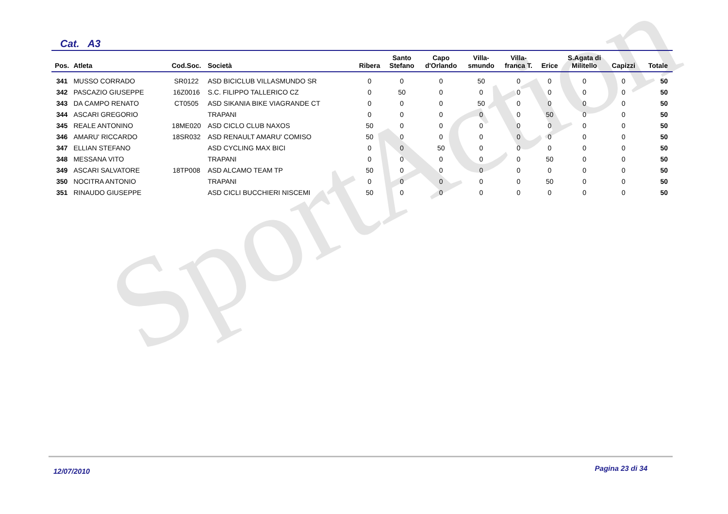SportAction
Cat. A3
| Pos. | Atleta | Cod.Soc. | Società | Ribera | Santo Stefano | Capo d'Orlando | Villa- smundo | Villa- franca T. | Erice | S.Agata di Militello | Capizzi | Totale |
| --- | --- | --- | --- | --- | --- | --- | --- | --- | --- | --- | --- | --- |
| 341 | MUSSO CORRADO | SR0122 | ASD BICICLUB VILLASMUNDO SR | 0 | 0 | 0 | 50 | 0 | 0 | 0 | 0 | 50 |
| 342 | PASCAZIO GIUSEPPE | 16Z0016 | S.C. FILIPPO TALLERICO CZ | 0 | 50 | 0 | 0 | 0 | 0 | 0 | 0 | 50 |
| 343 | DA CAMPO RENATO | CT0505 | ASD SIKANIA BIKE VIAGRANDE CT | 0 | 0 | 0 | 50 | 0 | 0 | 0 | 0 | 50 |
| 344 | ASCARI GREGORIO | | TRAPANI | 0 | 0 | 0 | 0 | 0 | 50 | 0 | 0 | 50 |
| 345 | REALE ANTONINO | 18ME020 | ASD CICLO CLUB NAXOS | 50 | 0 | 0 | 0 | 0 | 0 | 0 | 0 | 50 |
| 346 | AMARU' RICCARDO | 18SR032 | ASD RENAULT AMARU' COMISO | 50 | 0 | 0 | 0 | 0 | 0 | 0 | 0 | 50 |
| 347 | ELLIAN STEFANO | | ASD CYCLING MAX BICI | 0 | 0 | 50 | 0 | 0 | 0 | 0 | 0 | 50 |
| 348 | MESSANA VITO | | TRAPANI | 0 | 0 | 0 | 0 | 0 | 50 | 0 | 0 | 50 |
| 349 | ASCARI SALVATORE | 18TP008 | ASD ALCAMO TEAM TP | 50 | 0 | 0 | 0 | 0 | 0 | 0 | 0 | 50 |
| 350 | NOCITRA ANTONIO | | TRAPANI | 0 | 0 | 0 | 0 | 0 | 50 | 0 | 0 | 50 |
| 351 | RINAUDO GIUSEPPE | | ASD CICLI BUCCHIERI NISCEMI | 50 | 0 | 0 | 0 | 0 | 0 | 0 | 0 | 50 |
12/07/2010 Pagina 23 di 34